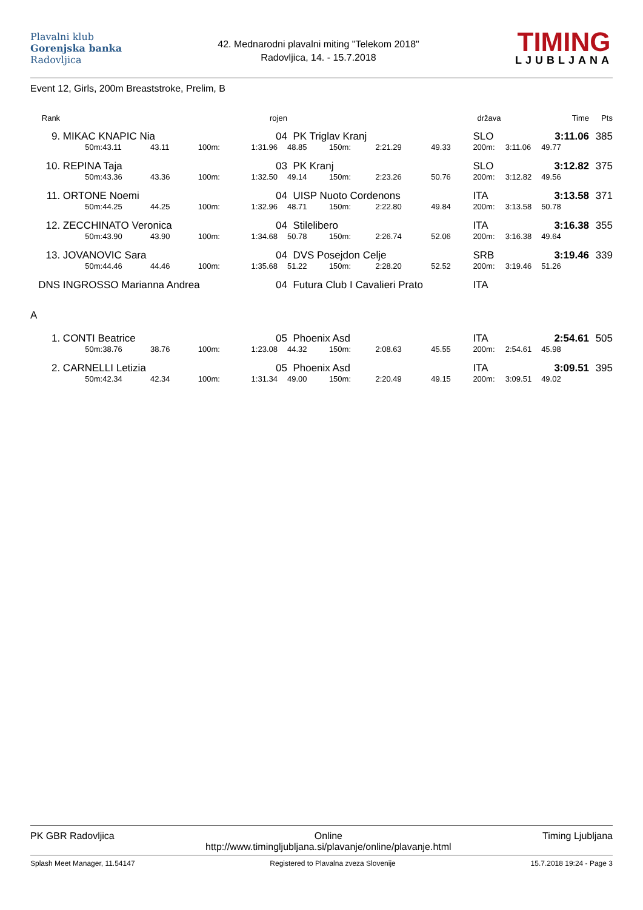Plavalni klub
Gorenjska banka
Radovljica
42. Mednarodni plavalni miting "Telekom 2018"
Radovljica, 14. - 15.7.2018
TIMING
LJUBLJANA
Event 12, Girls, 200m Breaststroke, Prelim, B
| Rank | | | | | rojen | | | | | država | | Time | Pts |
| --- | --- | --- | --- | --- | --- | --- | --- | --- | --- | --- | --- | --- | --- |
| 9. | MIKAC KNAPIC Nia | | | | 04 | PK Triglav Kranj | | | | SLO | | 3:11.06 | 385 |
| | 50m: | 43.11 | 43.11 | 100m: | 1:31.96 | 48.85 | 150m: | 2:21.29 | 49.33 | 200m: | 3:11.06 | 49.77 | |
| 10. | REPINA Taja | | | | 03 | PK Kranj | | | | SLO | | 3:12.82 | 375 |
| | 50m: | 43.36 | 43.36 | 100m: | 1:32.50 | 49.14 | 150m: | 2:23.26 | 50.76 | 200m: | 3:12.82 | 49.56 | |
| 11. | ORTONE Noemi | | | | 04 | UISP Nuoto Cordenons | | | | ITA | | 3:13.58 | 371 |
| | 50m: | 44.25 | 44.25 | 100m: | 1:32.96 | 48.71 | 150m: | 2:22.80 | 49.84 | 200m: | 3:13.58 | 50.78 | |
| 12. | ZECCHINATO Veronica | | | | 04 | Stilelibero | | | | ITA | | 3:16.38 | 355 |
| | 50m: | 43.90 | 43.90 | 100m: | 1:34.68 | 50.78 | 150m: | 2:26.74 | 52.06 | 200m: | 3:16.38 | 49.64 | |
| 13. | JOVANOVIC Sara | | | | 04 | DVS Posejdon Celje | | | | SRB | | 3:19.46 | 339 |
| | 50m: | 44.46 | 44.46 | 100m: | 1:35.68 | 51.22 | 150m: | 2:28.20 | 52.52 | 200m: | 3:19.46 | 51.26 | |
| DNS | INGROSSO Marianna Andrea | | | | 04 | Futura Club I Cavalieri Prato | | | | ITA | | | |
| A | | | | | | | | | | | | | |
| 1. | CONTI Beatrice | | | | 05 | Phoenix Asd | | | | ITA | | 2:54.61 | 505 |
| | 50m: | 38.76 | 38.76 | 100m: | 1:23.08 | 44.32 | 150m: | 2:08.63 | 45.55 | 200m: | 2:54.61 | 45.98 | |
| 2. | CARNELLI Letizia | | | | 05 | Phoenix Asd | | | | ITA | | 3:09.51 | 395 |
| | 50m: | 42.34 | 42.34 | 100m: | 1:31.34 | 49.00 | 150m: | 2:20.49 | 49.15 | 200m: | 3:09.51 | 49.02 | |
PK GBR Radovljica Online
http://www.timingljubljana.si/plavanje/online/plavanje.html Timing Ljubljana
Splash Meet Manager, 11.54147 Registered to Plavalna zveza Slovenije 15.7.2018 19:24 - Page 3